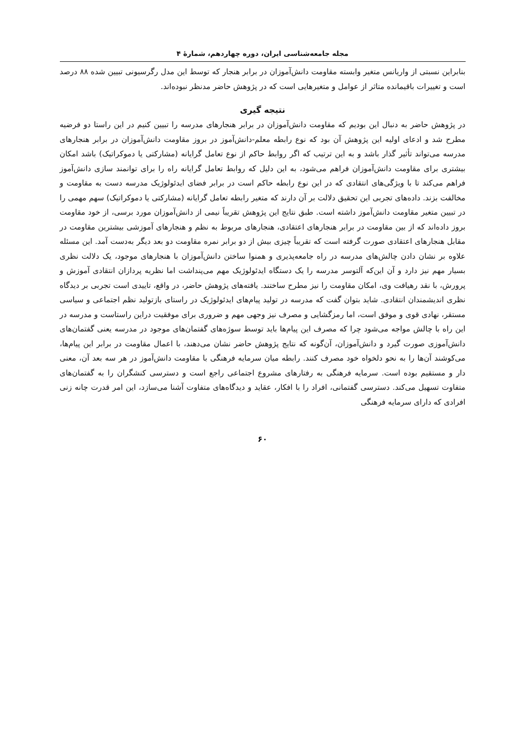مجله جامعه‌شناسی ایران، دوره چهاردهم، شمارهٔ ۴
بنابراین نسبتی از واریانس متغیر وابسته مقاومت دانش‌آموزان در برابر هنجار که توسط این مدل رگرسیونی تبیین شده ۸۸ درصد است و تغییرات باقیمانده متاثر از عوامل و متغیرهایی است که در پژوهش حاضر مدنظر نبوده‌اند.
نتیجه گیری
در پژوهش حاضر به دنبال این بودیم که مقاومت دانش‌آموزان در برابر هنجارهای مدرسه را تبیین کنیم در این راستا دو فرضیه مطرح شد و ادعای اولیه این پژوهش آن بود که نوع رابطه معلم-دانش‌آموز در بروز مقاومت دانش‌آموزان در برابر هنجارهای مدرسه می‌تواند تأثیر گذار باشد و به این ترتیب که اگر روابط حاکم از نوع تعامل گرایانه (مشارکتی یا دموکراتیک) باشد امکان بیشتری برای مقاومت دانش‌آموزان فراهم می‌شود، به این دلیل که روابط تعامل گرایانه راه را برای توانمند سازی دانش‌آموز فراهم می‌کند تا با ویژگی‌های انتقادی که در این نوع رابطه حاکم است در برابر فضای ایدئولوژیک مدرسه دست به مقاومت و مخالفت بزند. داده‌های تجربی این تحقیق دلالت بر آن دارند که متغیر رابطه تعامل گرایانه (مشارکتی یا دموکراتیک) سهم مهمی را در تبیین متغیر مقاومت دانش‌آموز داشته است. طبق نتایج این پژوهش تقریباً نیمی از دانش‌آموزان مورد برسی، از خود مقاومت بروز داده‌اند که از بین مقاومت در برابر هنجارهای اعتقادی، هنجارهای مربوط به نظم و هنجارهای آموزشی بیشترین مقاومت در مقابل هنجارهای اعتقادی صورت گرفته است که تقریباً چیزی بیش از دو برابر نمره مقاومت دو بعد دیگر به‌دست آمد. این مسئله علاوه بر نشان دادن چالش‌های مدرسه در راه جامعه‌پذیری و همنوا ساختن دانش‌آموزان با هنجارهای موجود، یک دلالت نظری بسیار مهم نیز دارد و آن این‌که آلتوسر مدرسه را یک دستگاه ایدئولوژیک مهم می‌پنداشت اما نظریه پردازان انتقادی آموزش و پرورش، با نقد رهیافت وی، امکان مقاومت را نیز مطرح ساختند. یافته‌های پژوهش حاضر، در واقع، تاییدی است تجربی بر دیدگاه نظری اندیشمندان انتقادی. شاید بتوان گفت که مدرسه در تولید پیام‌های ایدئولوژیک در راستای بازتولید نظم اجتماعی و سیاسی مستقر، نهادی قوی و موفق است، اما رمزگشایی و مصرف نیز وجهی مهم و ضروری برای موفقیت دراین راستاست و مدرسه در این راه با چالش مواجه می‌شود چرا که مصرف این پیام‌ها باید توسط سوژه‌های گفتمان‌های موجود در مدرسه یعنی گفتمان‌های دانش‌آموزی صورت گیرد و دانش‌آموزان، آن‌گونه که نتایج پژوهش حاضر نشان می‌دهند، با اعمال مقاومت در برابر این پیام‌ها، می‌کوشند آن‌ها را به نحو دلخواه خود مصرف کنند. رابطه میان سرمایه فرهنگی با مقاومت دانش‌آموز در هر سه بعد آن، معنی دار و مستقیم بوده است. سرمایه فرهنگی به رفتارهای مشروع اجتماعی راجع است و دسترسی کنشگران را به گفتمان‌های متفاوت تسهیل می‌کند. دسترسی گفتمانی، افراد را با افکار، عقاید و دیدگاه‌های متفاوت آشنا می‌سازد، این امر قدرت چانه زنی افرادی که دارای سرمایه فرهنگی
۶۰